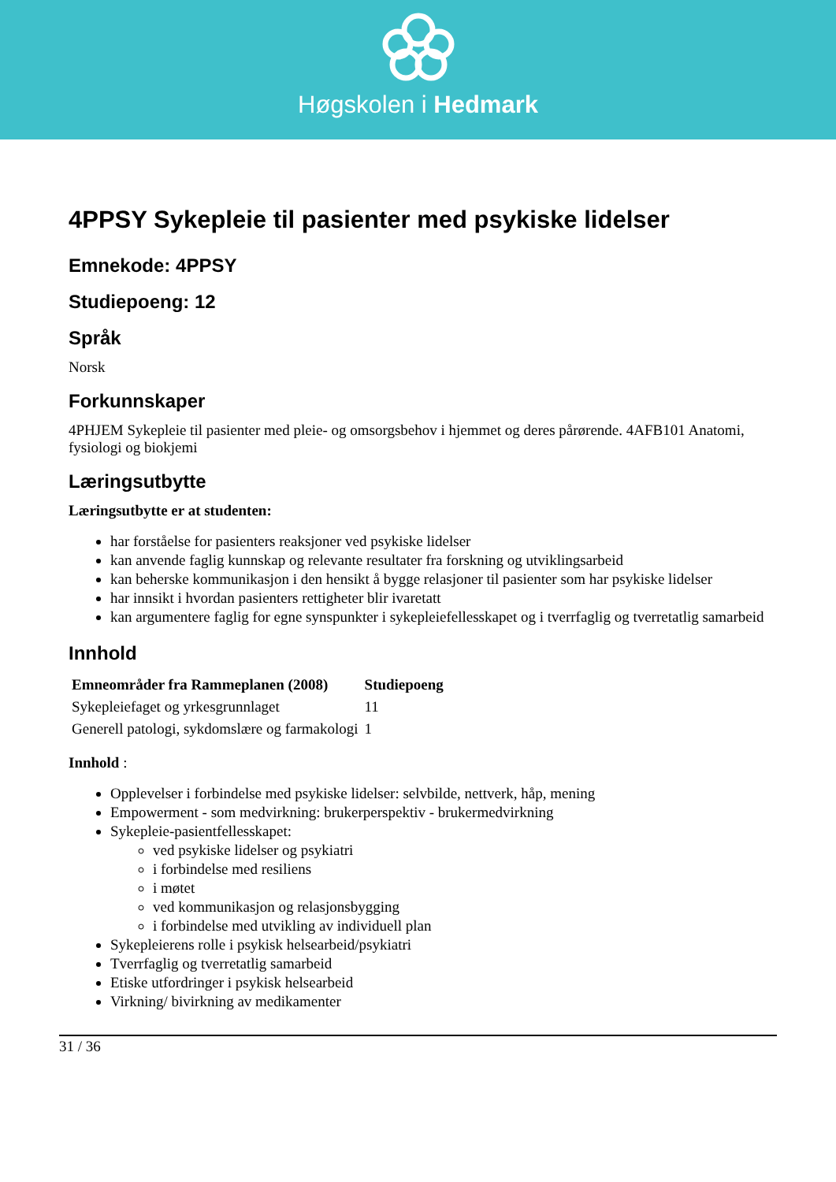Høgskolen i Hedmark
4PPSY Sykepleie til pasienter med psykiske lidelser
Emnekode: 4PPSY
Studiepoeng: 12
Språk
Norsk
Forkunnskaper
4PHJEM Sykepleie til pasienter med pleie- og omsorgsbehov i hjemmet og deres pårørende. 4AFB101 Anatomi, fysiologi og biokjemi
Læringsutbytte
Læringsutbytte er at studenten:
har forståelse for pasienters reaksjoner ved psykiske lidelser
kan anvende faglig kunnskap og relevante resultater fra forskning og utviklingsarbeid
kan beherske kommunikasjon i den hensikt å bygge relasjoner til pasienter som har psykiske lidelser
har innsikt i hvordan pasienters rettigheter blir ivaretatt
kan argumentere faglig for egne synspunkter i sykepleiefellesskapet og i tverrfaglig og tverretatlig samarbeid
Innhold
| Emneområder fra Rammeplanen (2008) | Studiepoeng |
| --- | --- |
| Sykepleiefaget og yrkesgrunnlaget | 11 |
| Generell patologi, sykdomslære og farmakologi | 1 |
Innhold :
Opplevelser i forbindelse med psykiske lidelser: selvbilde, nettverk, håp, mening
Empowerment - som medvirkning: brukerperspektiv - brukermedvirkning
Sykepleie-pasientfellesskapet:
ved psykiske lidelser og psykiatri
i forbindelse med resiliens
i møtet
ved kommunikasjon og relasjonsbygging
i forbindelse med utvikling av individuell plan
Sykepleierens rolle i psykisk helsearbeid/psykiatri
Tverrfaglig og tverretatlig samarbeid
Etiske utfordringer i psykisk helsearbeid
Virkning/ bivirkning av medikamenter
31 / 36